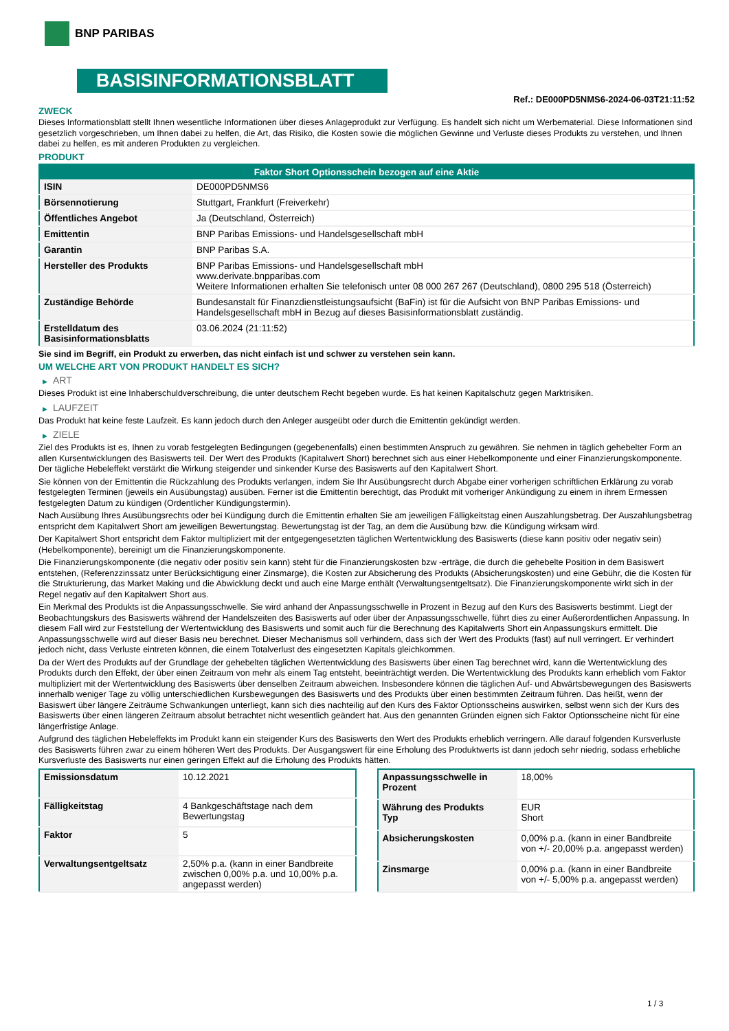BNP PARIBAS
BASISINFORMATIONSBLATT
Ref.: DE000PD5NMS6-2024-06-03T21:11:52
ZWECK
Dieses Informationsblatt stellt Ihnen wesentliche Informationen über dieses Anlageprodukt zur Verfügung. Es handelt sich nicht um Werbematerial. Diese Informationen sind gesetzlich vorgeschrieben, um Ihnen dabei zu helfen, die Art, das Risiko, die Kosten sowie die möglichen Gewinne und Verluste dieses Produkts zu verstehen, und Ihnen dabei zu helfen, es mit anderen Produkten zu vergleichen.
PRODUKT
| Faktor Short Optionsschein bezogen auf eine Aktie | |
| --- | --- |
| ISIN | DE000PD5NMS6 |
| Börsennotierung | Stuttgart, Frankfurt (Freiverkehr) |
| Öffentliches Angebot | Ja (Deutschland, Österreich) |
| Emittentin | BNP Paribas Emissions- und Handelsgesellschaft mbH |
| Garantin | BNP Paribas S.A. |
| Hersteller des Produkts | BNP Paribas Emissions- und Handelsgesellschaft mbH www.derivate.bnpparibas.com Weitere Informationen erhalten Sie telefonisch unter 08 000 267 267 (Deutschland), 0800 295 518 (Österreich) |
| Zuständige Behörde | Bundesanstalt für Finanzdienstleistungsaufsicht (BaFin) ist für die Aufsicht von BNP Paribas Emissions- und Handelsgesellschaft mbH in Bezug auf dieses Basisinformationsblatt zuständig. |
| Erstelldatum des Basisinformationsblatts | 03.06.2024 (21:11:52) |
Sie sind im Begriff, ein Produkt zu erwerben, das nicht einfach ist und schwer zu verstehen sein kann.
UM WELCHE ART VON PRODUKT HANDELT ES SICH?
▶ ART
Dieses Produkt ist eine Inhaberschuldverschreibung, die unter deutschem Recht begeben wurde. Es hat keinen Kapitalschutz gegen Marktrisiken.
▶ LAUFZEIT
Das Produkt hat keine feste Laufzeit. Es kann jedoch durch den Anleger ausgeübt oder durch die Emittentin gekündigt werden.
▶ ZIELE
Ziel des Produkts ist es, Ihnen zu vorab festgelegten Bedingungen (gegebenenfalls) einen bestimmten Anspruch zu gewähren. Sie nehmen in täglich gehebelter Form an allen Kursentwicklungen des Basiswerts teil. Der Wert des Produkts (Kapitalwert Short) berechnet sich aus einer Hebelkomponente und einer Finanzierungskomponente. Der tägliche Hebeleffekt verstärkt die Wirkung steigender und sinkender Kurse des Basiswerts auf den Kapitalwert Short.
Sie können von der Emittentin die Rückzahlung des Produkts verlangen, indem Sie Ihr Ausübungsrecht durch Abgabe einer vorherigen schriftlichen Erklärung zu vorab festgelegten Terminen (jeweils ein Ausübungstag) ausüben. Ferner ist die Emittentin berechtigt, das Produkt mit vorheriger Ankündigung zu einem in ihrem Ermessen festgelegten Datum zu kündigen (Ordentlicher Kündigungstermin).
Nach Ausübung Ihres Ausübungsrechts oder bei Kündigung durch die Emittentin erhalten Sie am jeweiligen Fälligkeitstag einen Auszahlungsbetrag. Der Auszahlungsbetrag entspricht dem Kapitalwert Short am jeweiligen Bewertungstag. Bewertungstag ist der Tag, an dem die Ausübung bzw. die Kündigung wirksam wird.
Der Kapitalwert Short entspricht dem Faktor multipliziert mit der entgegengesetzten täglichen Wertentwicklung des Basiswerts (diese kann positiv oder negativ sein) (Hebelkomponente), bereinigt um die Finanzierungskomponente.
Die Finanzierungskomponente (die negativ oder positiv sein kann) steht für die Finanzierungskosten bzw -erträge, die durch die gehebelte Position in dem Basiswert entstehen, (Referenzzinssatz unter Berücksichtigung einer Zinsmarge), die Kosten zur Absicherung des Produkts (Absicherungskosten) und eine Gebühr, die die Kosten für die Strukturierung, das Market Making und die Abwicklung deckt und auch eine Marge enthält (Verwaltungsentgeltsatz). Die Finanzierungskomponente wirkt sich in der Regel negativ auf den Kapitalwert Short aus.
Ein Merkmal des Produkts ist die Anpassungsschwelle. Sie wird anhand der Anpassungsschwelle in Prozent in Bezug auf den Kurs des Basiswerts bestimmt. Liegt der Beobachtungskurs des Basiswerts während der Handelszeiten des Basiswerts auf oder über der Anpassungsschwelle, führt dies zu einer Außerordentlichen Anpassung. In diesem Fall wird zur Feststellung der Wertentwicklung des Basiswerts und somit auch für die Berechnung des Kapitalwerts Short ein Anpassungskurs ermittelt. Die Anpassungsschwelle wird auf dieser Basis neu berechnet. Dieser Mechanismus soll verhindern, dass sich der Wert des Produkts (fast) auf null verringert. Er verhindert jedoch nicht, dass Verluste eintreten können, die einem Totalverlust des eingesetzten Kapitals gleichkommen.
Da der Wert des Produkts auf der Grundlage der gehebelten täglichen Wertentwicklung des Basiswerts über einen Tag berechnet wird, kann die Wertentwicklung des Produkts durch den Effekt, der über einen Zeitraum von mehr als einem Tag entsteht, beeinträchtigt werden. Die Wertentwicklung des Produkts kann erheblich vom Faktor multipliziert mit der Wertentwicklung des Basiswerts über denselben Zeitraum abweichen. Insbesondere können die täglichen Auf- und Abwärtsbewegungen des Basiswerts innerhalb weniger Tage zu völlig unterschiedlichen Kursbewegungen des Basiswerts und des Produkts über einen bestimmten Zeitraum führen. Das heißt, wenn der Basiswert über längere Zeiträume Schwankungen unterliegt, kann sich dies nachteilig auf den Kurs des Faktor Optionsscheins auswirken, selbst wenn sich der Kurs des Basiswerts über einen längeren Zeitraum absolut betrachtet nicht wesentlich geändert hat. Aus den genannten Gründen eignen sich Faktor Optionsscheine nicht für eine längerfristige Anlage.
Aufgrund des täglichen Hebeleffekts im Produkt kann ein steigender Kurs des Basiswerts den Wert des Produkts erheblich verringern. Alle darauf folgenden Kursverluste des Basiswerts führen zwar zu einem höheren Wert des Produkts. Der Ausgangswert für eine Erholung des Produktwerts ist dann jedoch sehr niedrig, sodass erhebliche Kursverluste des Basiswerts nur einen geringen Effekt auf die Erholung des Produkts hätten.
| Emissionsdatum | 10.12.2021 |
| Fälligkeitstag | 4 Bankgeschäftstage nach dem Bewertungstag |
| Faktor | 5 |
| Verwaltungsentgeltsatz | 2,50% p.a. (kann in einer Bandbreite zwischen 0,00% p.a. und 10,00% p.a. angepasst werden) |
| Anpassungsschwelle in Prozent | 18,00% |
| Währung des Produkts Typ | EUR Short |
| Absicherungskosten | 0,00% p.a. (kann in einer Bandbreite von +/- 20,00% p.a. angepasst werden) |
| Zinsmarge | 0,00% p.a. (kann in einer Bandbreite von +/- 5,00% p.a. angepasst werden) |
1 / 3